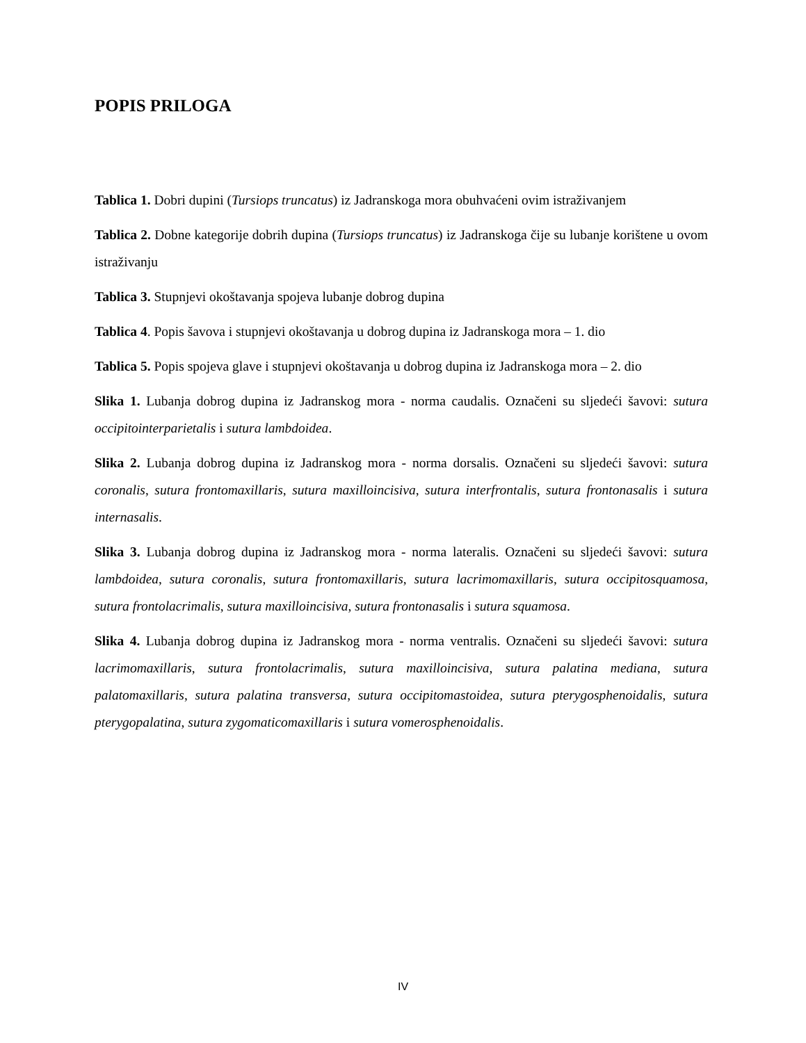POPIS PRILOGA
Tablica 1. Dobri dupini (Tursiops truncatus) iz Jadranskoga mora obuhvaćeni ovim istraživanjem
Tablica 2. Dobne kategorije dobrih dupina (Tursiops truncatus) iz Jadranskoga čije su lubanje korištene u ovom istraživanju
Tablica 3. Stupnjevi okoštavanja spojeva lubanje dobrog dupina
Tablica 4. Popis šavova i stupnjevi okoštavanja u dobrog dupina iz Jadranskoga mora – 1. dio
Tablica 5. Popis spojeva glave i stupnjevi okoštavanja u dobrog dupina iz Jadranskoga mora – 2. dio
Slika 1. Lubanja dobrog dupina iz Jadranskog mora - norma caudalis. Označeni su sljedeći šavovi: sutura occipitointerparietalis i sutura lambdoidea.
Slika 2. Lubanja dobrog dupina iz Jadranskog mora - norma dorsalis. Označeni su sljedeći šavovi: sutura coronalis, sutura frontomaxillaris, sutura maxilloincisiva, sutura interfrontalis, sutura frontonasalis i sutura internasalis.
Slika 3. Lubanja dobrog dupina iz Jadranskog mora - norma lateralis. Označeni su sljedeći šavovi: sutura lambdoidea, sutura coronalis, sutura frontomaxillaris, sutura lacrimomaxillaris, sutura occipitosquamosa, sutura frontolacrimalis, sutura maxilloincisiva, sutura frontonasalis i sutura squamosa.
Slika 4. Lubanja dobrog dupina iz Jadranskog mora - norma ventralis. Označeni su sljedeći šavovi: sutura lacrimomaxillaris, sutura frontolacrimalis, sutura maxilloincisiva, sutura palatina mediana, sutura palatomaxillaris, sutura palatina transversa, sutura occipitomastoidea, sutura pterygosphenoidalis, sutura pterygopalatina, sutura zygomaticomaxillaris i sutura vomerosphenoidalis.
IV